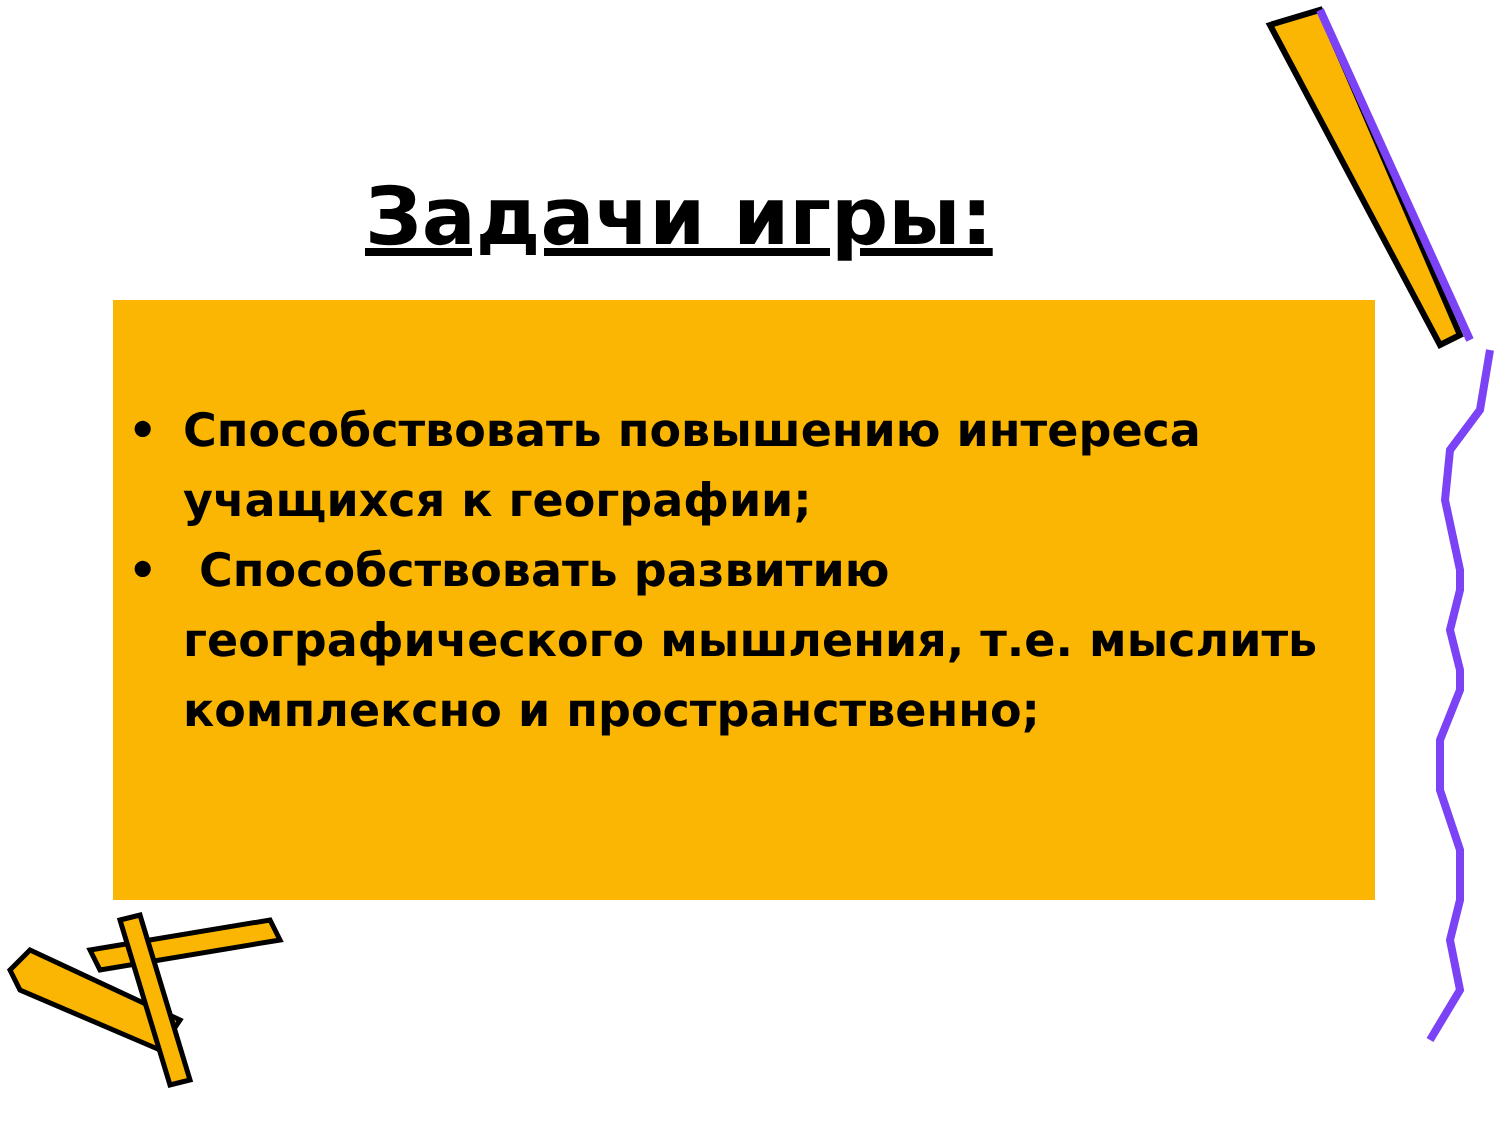Задачи игры:
• Способствовать повышению интереса учащихся к географии;
• Способствовать развитию географического мышления, т.е. мыслить комплексно и пространственно;